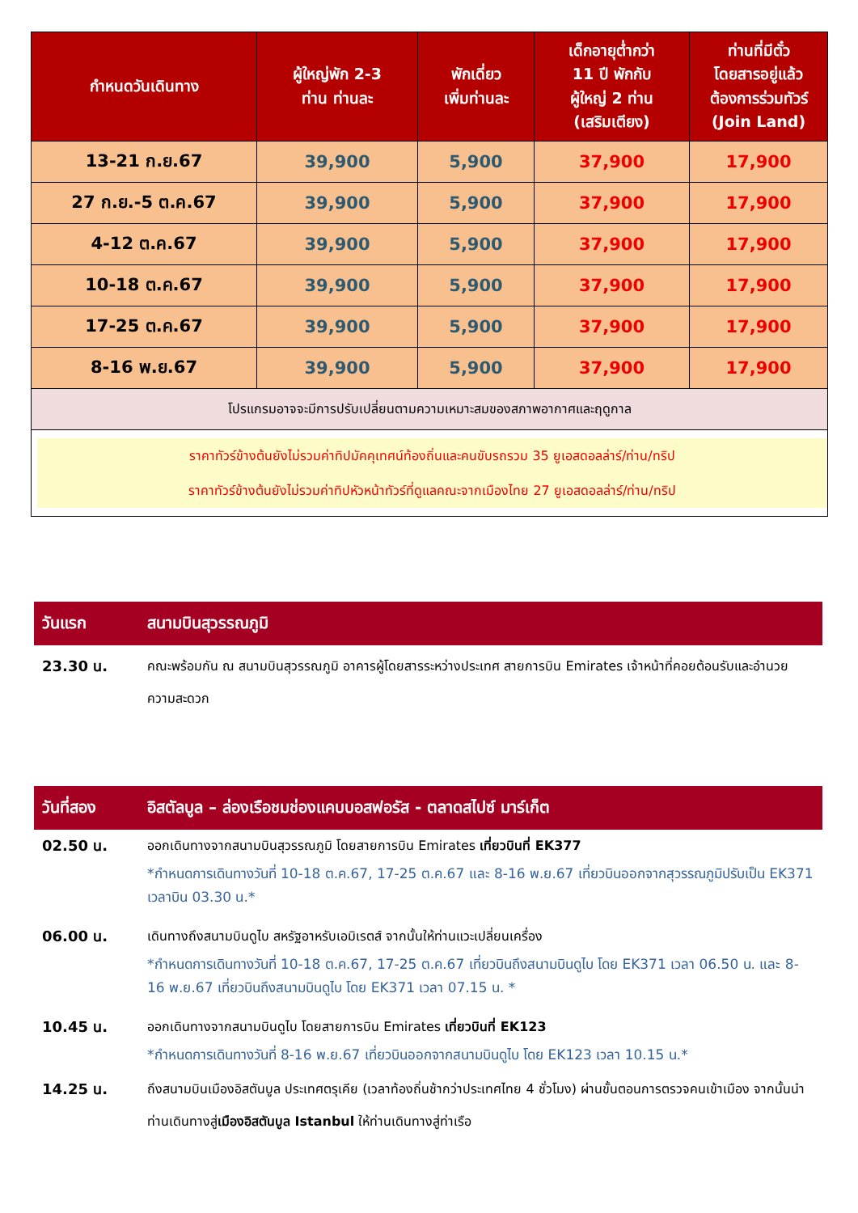| กำหนดวันเดินทาง | ผู้ใหญ่พัก 2-3 ท่าน ท่านละ | พักเดี่ยว เพิ่มท่านละ | เด็กอายุต่ำกว่า 11 ปี พักกับ ผู้ใหญ่ 2 ท่าน (เสริมเตียง) | ท่านที่มีตั๋ว โดยสารอยู่แล้ว ต้องการร่วมทัวร์ (Join Land) |
| --- | --- | --- | --- | --- |
| 13-21 ก.ย.67 | 39,900 | 5,900 | 37,900 | 17,900 |
| 27 ก.ย.-5 ต.ค.67 | 39,900 | 5,900 | 37,900 | 17,900 |
| 4-12 ต.ค.67 | 39,900 | 5,900 | 37,900 | 17,900 |
| 10-18 ต.ค.67 | 39,900 | 5,900 | 37,900 | 17,900 |
| 17-25 ต.ค.67 | 39,900 | 5,900 | 37,900 | 17,900 |
| 8-16 พ.ย.67 | 39,900 | 5,900 | 37,900 | 17,900 |
| โปรแกรมอาจจะมีการปรับเปลี่ยนตามความเหมาะสมของสภาพอากาศและฤดูกาล | | | | |
| ราคาทัวร์ข้างต้นยังไม่รวมค่าทิปมัคคุเทศน์ท้องถิ่นและคนขับรถรวม 35 ยูเอสดอลล่าร์/ท่าน/ทริป ราคาทัวร์ข้างต้นยังไม่รวมค่าทิปหัวหน้าทัวร์ที่ดูแลคณะจากเมืองไทย 27 ยูเอสดอลล่าร์/ท่าน/ทริป | | | | |
วันแรก สนามบินสุวรรณภูมิ
23.30 น. คณะพร้อมกัน ณ สนามบินสุวรรณภูมิ อาคารผู้โดยสารระหว่างประเทศ สายการบิน Emirates เจ้าหน้าที่คอยต้อนรับและอำนวยความสะดวก
วันที่สอง อิสตัลบูล – ล่องเรือชมช่องแคบบอสฟอรัส - ตลาดสไปซ์ มาร์เก็ต
02.50 น. ออกเดินทางจากสนามบินสุวรรณภูมิ โดยสายการบิน Emirates เที่ยวบินที่ EK377
*กำหนดการเดินทางวันที่ 10-18 ต.ค.67, 17-25 ต.ค.67 และ 8-16 พ.ย.67 เที่ยวบินออกจากสุวรรณภูมิปรับเป็น EK371 เวลาบิน 03.30 น.*
06.00 น. เดินทางถึงสนามบินดูไบ สหรัฐอาหรับเอมิเรตส์ จากนั้นให้ท่านแวะเปลี่ยนเครื่อง
*กำหนดการเดินทางวันที่ 10-18 ต.ค.67, 17-25 ต.ค.67 เที่ยวบินถึงสนามบินดูไบ โดย EK371 เวลา 06.50 น. และ 8-16 พ.ย.67 เที่ยวบินถึงสนามบินดูไบ โดย EK371 เวลา 07.15 น. *
10.45 น. ออกเดินทางจากสนามบินดูไบ โดยสายการบิน Emirates เที่ยวบินที่ EK123
*กำหนดการเดินทางวันที่ 8-16 พ.ย.67 เที่ยวบินออกจากสนามบินดูไบ โดย EK123 เวลา 10.15 น.*
14.25 น. ถึงสนามบินเมืองอิสตันบูล ประเทศตรุเคีย (เวลาท้องถิ่นช้ากว่าประเทศไทย 4 ชั่วโมง) ผ่านขั้นตอนการตรวจคนเข้าเมือง จากนั้นนำท่านเดินทางสู่เมืองอิสตันบูล Istanbul ให้ท่านเดินทางสู่ท่าเรือ